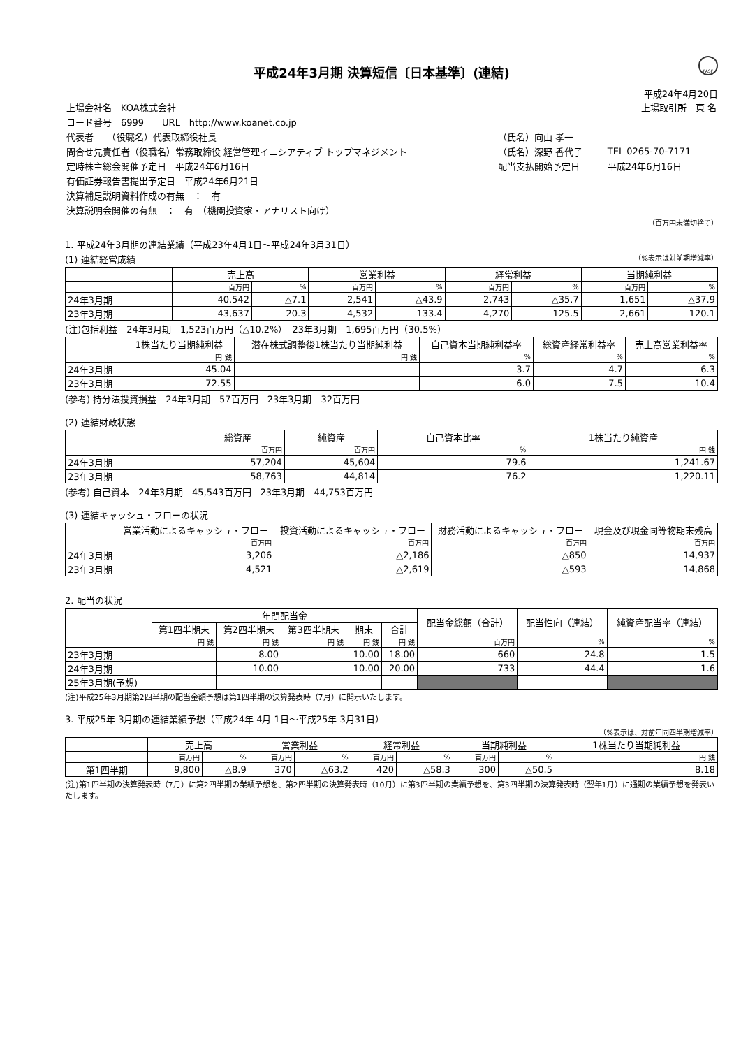FASF
平成24年3月期 決算短信〔日本基準〕(連結)
平成24年4月20日
| 上場会社名 KOA株式会社 | | 上場取引所 東 名 | |
| コード番号 6999 URL http://www.koanet.co.jp | | | |
| 代表者 （役職名）代表取締役社長 | （氏名）向山 孝一 | | |
| 問合せ先責任者（役職名）常務取締役 経営管理イニシアティブ トップマネジメント | （氏名）深野 香代子 | TEL 0265-70-7171 | |
| 定時株主総会開催予定日 平成24年6月16日 | 配当支払開始予定日 | 平成24年6月16日 | |
| 有価証券報告書提出予定日 平成24年6月21日 | | | |
| 決算補足説明資料作成の有無 ： 有 | | | |
| 決算説明会開催の有無 ： 有 （機関投資家・アナリスト向け） | | | |
（百万円未満切捨て）
1. 平成24年3月期の連結業績（平成23年4月1日～平成24年3月31日）
(1) 連結経営成績 （%表示は対前期増減率）
| | 売上高 | | 営業利益 | | 経常利益 | | 当期純利益 | |
| --- | --- | --- | --- | --- | --- | --- | --- | --- |
| | 百万円 | % | 百万円 | % | 百万円 | % | 百万円 | % |
| 24年3月期 | 40,542 | △7.1 | 2,541 | △43.9 | 2,743 | △35.7 | 1,651 | △37.9 |
| 23年3月期 | 43,637 | 20.3 | 4,532 | 133.4 | 4,270 | 125.5 | 2,661 | 120.1 |
(注)包括利益　24年3月期　1,523百万円（△10.2%）　23年3月期　1,695百万円（30.5%）
| | 1株当たり当期純利益 | 潜在株式調整後1株当たり当期純利益 | 自己資本当期純利益率 | 総資産経常利益率 | 売上高営業利益率 |
| --- | --- | --- | --- | --- | --- |
| | 円 銭 | 円 銭 | % | % | % |
| 24年3月期 | 45.04 | — | 3.7 | 4.7 | 6.3 |
| 23年3月期 | 72.55 | — | 6.0 | 7.5 | 10.4 |
(参考) 持分法投資損益　24年3月期　57百万円　23年3月期　32百万円
(2) 連結財政状態
| | 総資産 | 純資産 | 自己資本比率 | 1株当たり純資産 |
| --- | --- | --- | --- | --- |
| | 百万円 | 百万円 | % | 円 銭 |
| 24年3月期 | 57,204 | 45,604 | 79.6 | 1,241.67 |
| 23年3月期 | 58,763 | 44,814 | 76.2 | 1,220.11 |
(参考) 自己資本　24年3月期　45,543百万円　23年3月期　44,753百万円
(3) 連結キャッシュ・フローの状況
| | 営業活動によるキャッシュ・フロー | 投資活動によるキャッシュ・フロー | 財務活動によるキャッシュ・フロー | 現金及び現金同等物期末残高 |
| --- | --- | --- | --- | --- |
| | 百万円 | 百万円 | 百万円 | 百万円 |
| 24年3月期 | 3,206 | △2,186 | △850 | 14,937 |
| 23年3月期 | 4,521 | △2,619 | △593 | 14,868 |
2. 配当の状況
| | 年間配当金 | | | | | 配当金総額（合計） | 配当性向（連結） | 純資産配当率（連結） |
| --- | --- | --- | --- | --- | --- | --- | --- | --- |
| | 第1四半期末 | 第2四半期末 | 第3四半期末 | 期末 | 合計 | | | |
| | 円 銭 | 円 銭 | 円 銭 | 円 銭 | 円 銭 | 百万円 | % | % |
| 23年3月期 | — | 8.00 | — | 10.00 | 18.00 | 660 | 24.8 | 1.5 |
| 24年3月期 | — | 10.00 | — | 10.00 | 20.00 | 733 | 44.4 | 1.6 |
| 25年3月期(予想) | — | — | — | — | — | | — | |
(注)平成25年3月期第2四半期の配当金額予想は第1四半期の決算発表時（7月）に開示いたします。
3. 平成25年 3月期の連結業績予想（平成24年 4月 1日～平成25年 3月31日）
（%表示は、対前年同四半期増減率）
| | 売上高 | | 営業利益 | | 経常利益 | | 当期純利益 | | 1株当たり当期純利益 |
| --- | --- | --- | --- | --- | --- | --- | --- | --- | --- |
| | 百万円 | % | 百万円 | % | 百万円 | % | 百万円 | % | 円 銭 |
| 第1四半期 | 9,800 | △8.9 | 370 | △63.2 | 420 | △58.3 | 300 | △50.5 | 8.18 |
(注)第1四半期の決算発表時（7月）に第2四半期の業績予想を、第2四半期の決算発表時（10月）に第3四半期の業績予想を、第3四半期の決算発表時（翌年1月）に通期の業績予想を発表いたします。